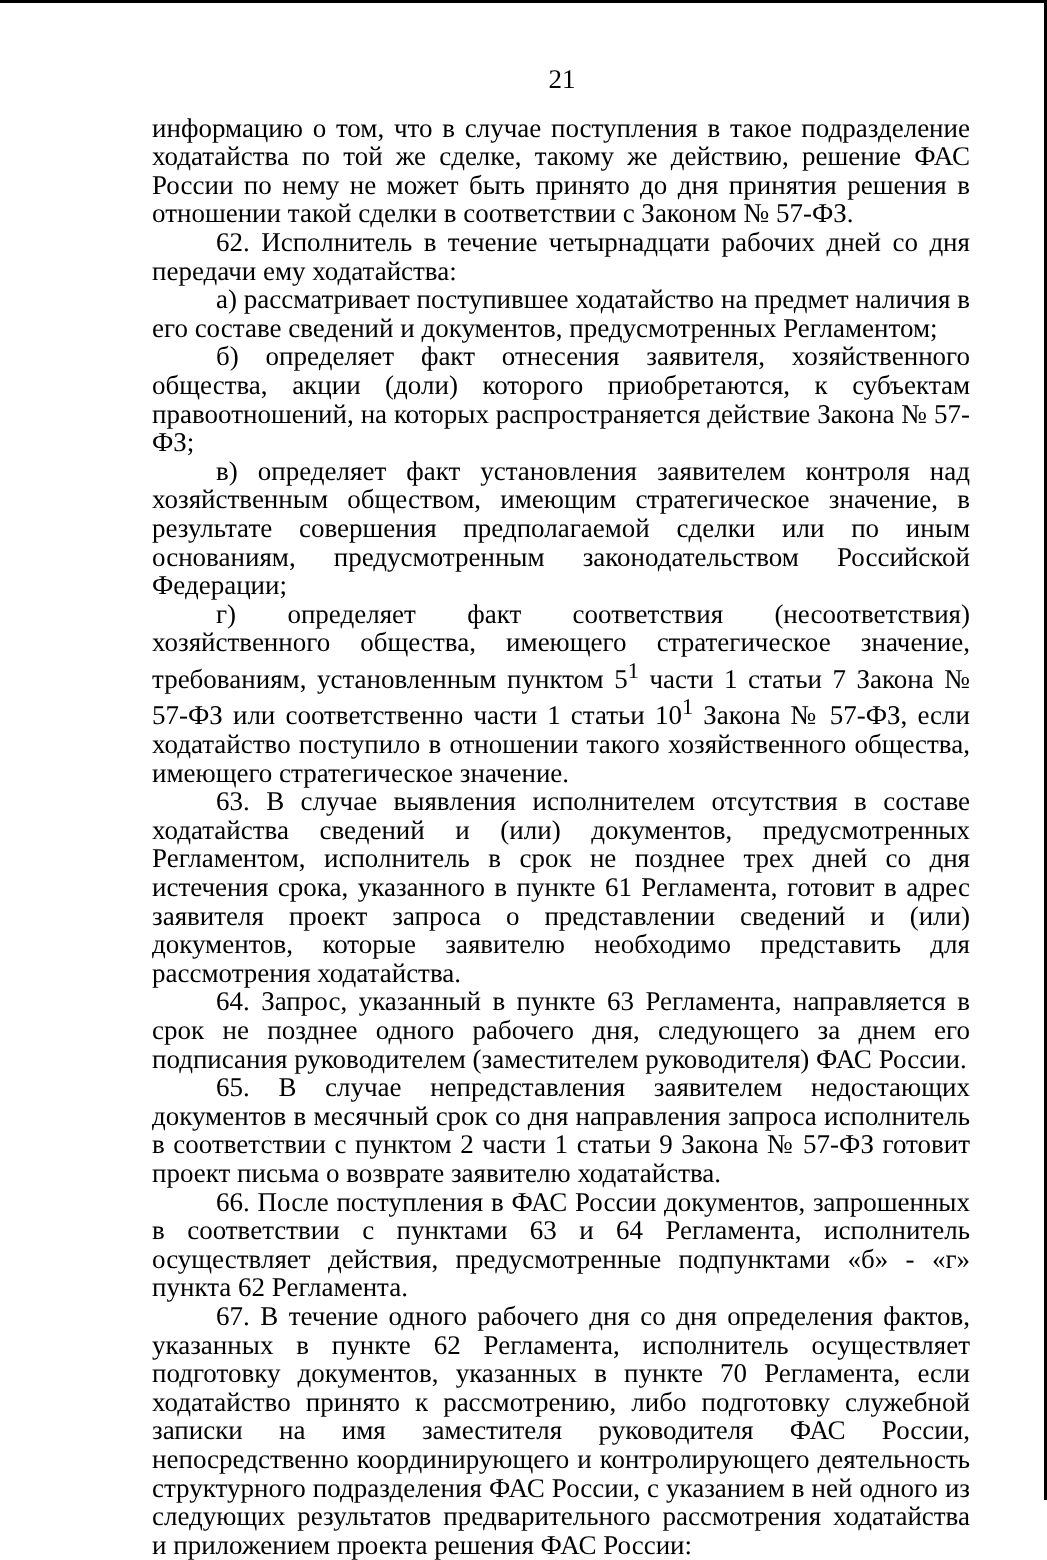21
информацию о том, что в случае поступления в такое подразделение ходатайства по той же сделке, такому же действию, решение ФАС России по нему не может быть принято до дня принятия решения в отношении такой сделки в соответствии с Законом № 57-ФЗ.
62. Исполнитель в течение четырнадцати рабочих дней со дня передачи ему ходатайства:
а) рассматривает поступившее ходатайство на предмет наличия в его составе сведений и документов, предусмотренных Регламентом;
б) определяет факт отнесения заявителя, хозяйственного общества, акции (доли) которого приобретаются, к субъектам правоотношений, на которых распространяется действие Закона № 57-ФЗ;
в) определяет факт установления заявителем контроля над хозяйственным обществом, имеющим стратегическое значение, в результате совершения предполагаемой сделки или по иным основаниям, предусмотренным законодательством Российской Федерации;
г) определяет факт соответствия (несоответствия) хозяйственного общества, имеющего стратегическое значение, требованиям, установленным пунктом 5<sup>1</sup> части 1 статьи 7 Закона № 57-ФЗ или соответственно части 1 статьи 10<sup>1</sup> Закона № 57-ФЗ, если ходатайство поступило в отношении такого хозяйственного общества, имеющего стратегическое значение.
63. В случае выявления исполнителем отсутствия в составе ходатайства сведений и (или) документов, предусмотренных Регламентом, исполнитель в срок не позднее трех дней со дня истечения срока, указанного в пункте 61 Регламента, готовит в адрес заявителя проект запроса о представлении сведений и (или) документов, которые заявителю необходимо представить для рассмотрения ходатайства.
64. Запрос, указанный в пункте 63 Регламента, направляется в срок не позднее одного рабочего дня, следующего за днем его подписания руководителем (заместителем руководителя) ФАС России.
65. В случае непредставления заявителем недостающих документов в месячный срок со дня направления запроса исполнитель в соответствии с пунктом 2 части 1 статьи 9 Закона № 57-ФЗ готовит проект письма о возврате заявителю ходатайства.
66. После поступления в ФАС России документов, запрошенных в соответствии с пунктами 63 и 64 Регламента, исполнитель осуществляет действия, предусмотренные подпунктами «б» - «г» пункта 62 Регламента.
67. В течение одного рабочего дня со дня определения фактов, указанных в пункте 62 Регламента, исполнитель осуществляет подготовку документов, указанных в пункте 70 Регламента, если ходатайство принято к рассмотрению, либо подготовку служебной записки на имя заместителя руководителя ФАС России, непосредственно координирующего и контролирующего деятельность структурного подразделения ФАС России, с указанием в ней одного из следующих результатов предварительного рассмотрения ходатайства и приложением проекта решения ФАС России: